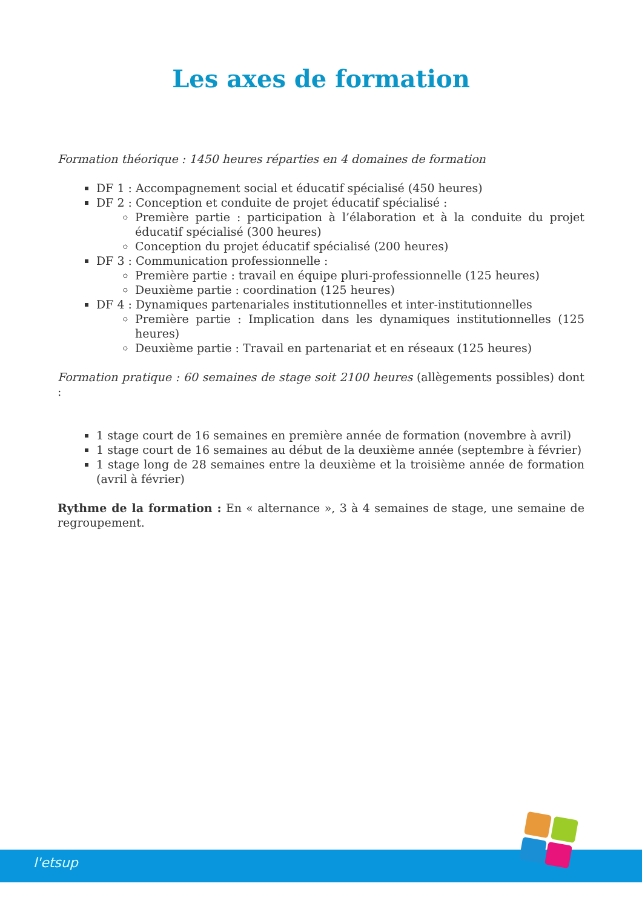Les axes de formation
Formation théorique : 1450 heures réparties en 4 domaines de formation
DF 1 : Accompagnement social et éducatif spécialisé (450 heures)
DF 2 : Conception et conduite de projet éducatif spécialisé :
Première partie : participation à l’élaboration et à la conduite du projet éducatif spécialisé (300 heures)
Conception du projet éducatif spécialisé (200 heures)
DF 3 : Communication professionnelle :
Première partie : travail en équipe pluri-professionnelle (125 heures)
Deuxième partie : coordination (125 heures)
DF 4 : Dynamiques partenariales institutionnelles et inter-institutionnelles
Première partie : Implication dans les dynamiques institutionnelles (125 heures)
Deuxième partie : Travail en partenariat et en réseaux (125 heures)
Formation pratique : 60 semaines de stage soit 2100 heures (allègements possibles) dont :
1 stage court de 16 semaines en première année de formation (novembre à avril)
1 stage court de 16 semaines au début de la deuxième année (septembre à février)
1 stage long de 28 semaines entre la deuxième et la troisième année de formation (avril à février)
Rythme de la formation : En « alternance », 3 à 4 semaines de stage, une semaine de regroupement.
l'etsup